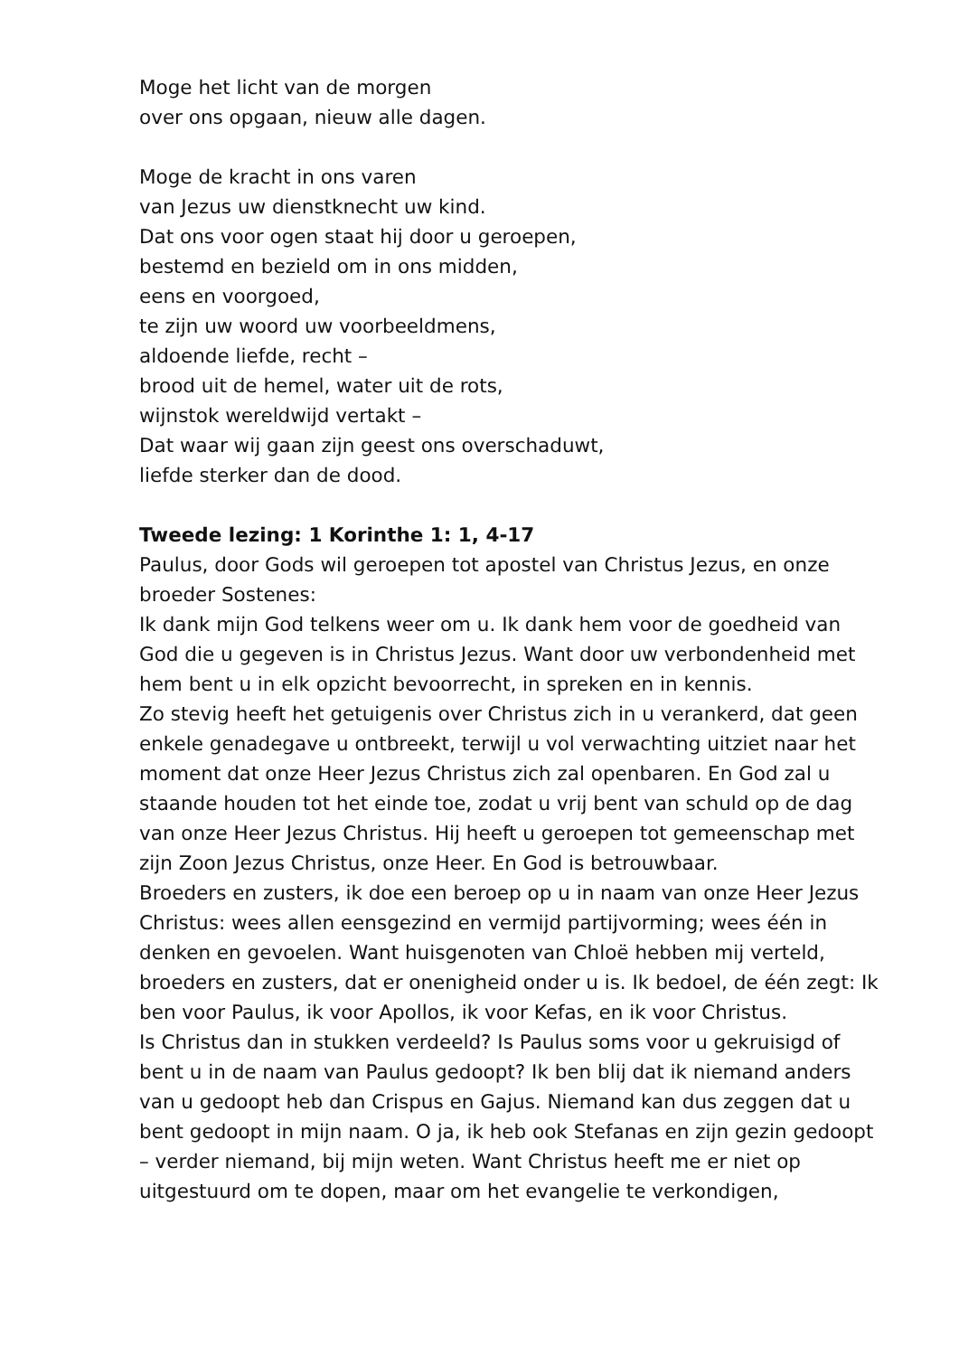Moge het licht van de morgen
over ons opgaan, nieuw alle dagen.
Moge de kracht in ons varen
van Jezus uw dienstknecht uw kind.
Dat ons voor ogen staat hij door u geroepen,
bestemd en bezield om in ons midden,
eens en voorgoed,
te zijn uw woord uw voorbeeldmens,
aldoende liefde, recht –
brood uit de hemel, water uit de rots,
wijnstok wereldwijd vertakt –
Dat waar wij gaan zijn geest ons overschaduwt,
liefde sterker dan de dood.
Tweede lezing: 1 Korinthe 1: 1, 4-17
Paulus, door Gods wil geroepen tot apostel van Christus Jezus, en onze broeder Sostenes:
Ik dank mijn God telkens weer om u. Ik dank hem voor de goedheid van God die u gegeven is in Christus Jezus. Want door uw verbondenheid met hem bent u in elk opzicht bevoorrecht, in spreken en in kennis.
Zo stevig heeft het getuigenis over Christus zich in u verankerd, dat geen enkele genadegave u ontbreekt, terwijl u vol verwachting uitziet naar het moment dat onze Heer Jezus Christus zich zal openbaren. En God zal u staande houden tot het einde toe, zodat u vrij bent van schuld op de dag van onze Heer Jezus Christus. Hij heeft u geroepen tot gemeenschap met zijn Zoon Jezus Christus, onze Heer. En God is betrouwbaar.
Broeders en zusters, ik doe een beroep op u in naam van onze Heer Jezus Christus: wees allen eensgezind en vermijd partijvorming; wees één in denken en gevoelen. Want huisgenoten van Chloë hebben mij verteld, broeders en zusters, dat er onenigheid onder u is. Ik bedoel, de één zegt: Ik ben voor Paulus, ik voor Apollos, ik voor Kefas, en ik voor Christus.
Is Christus dan in stukken verdeeld? Is Paulus soms voor u gekruisigd of bent u in de naam van Paulus gedoopt? Ik ben blij dat ik niemand anders van u gedoopt heb dan Crispus en Gajus. Niemand kan dus zeggen dat u bent gedoopt in mijn naam. O ja, ik heb ook Stefanas en zijn gezin gedoopt – verder niemand, bij mijn weten. Want Christus heeft me er niet op uitgestuurd om te dopen, maar om het evangelie te verkondigen,